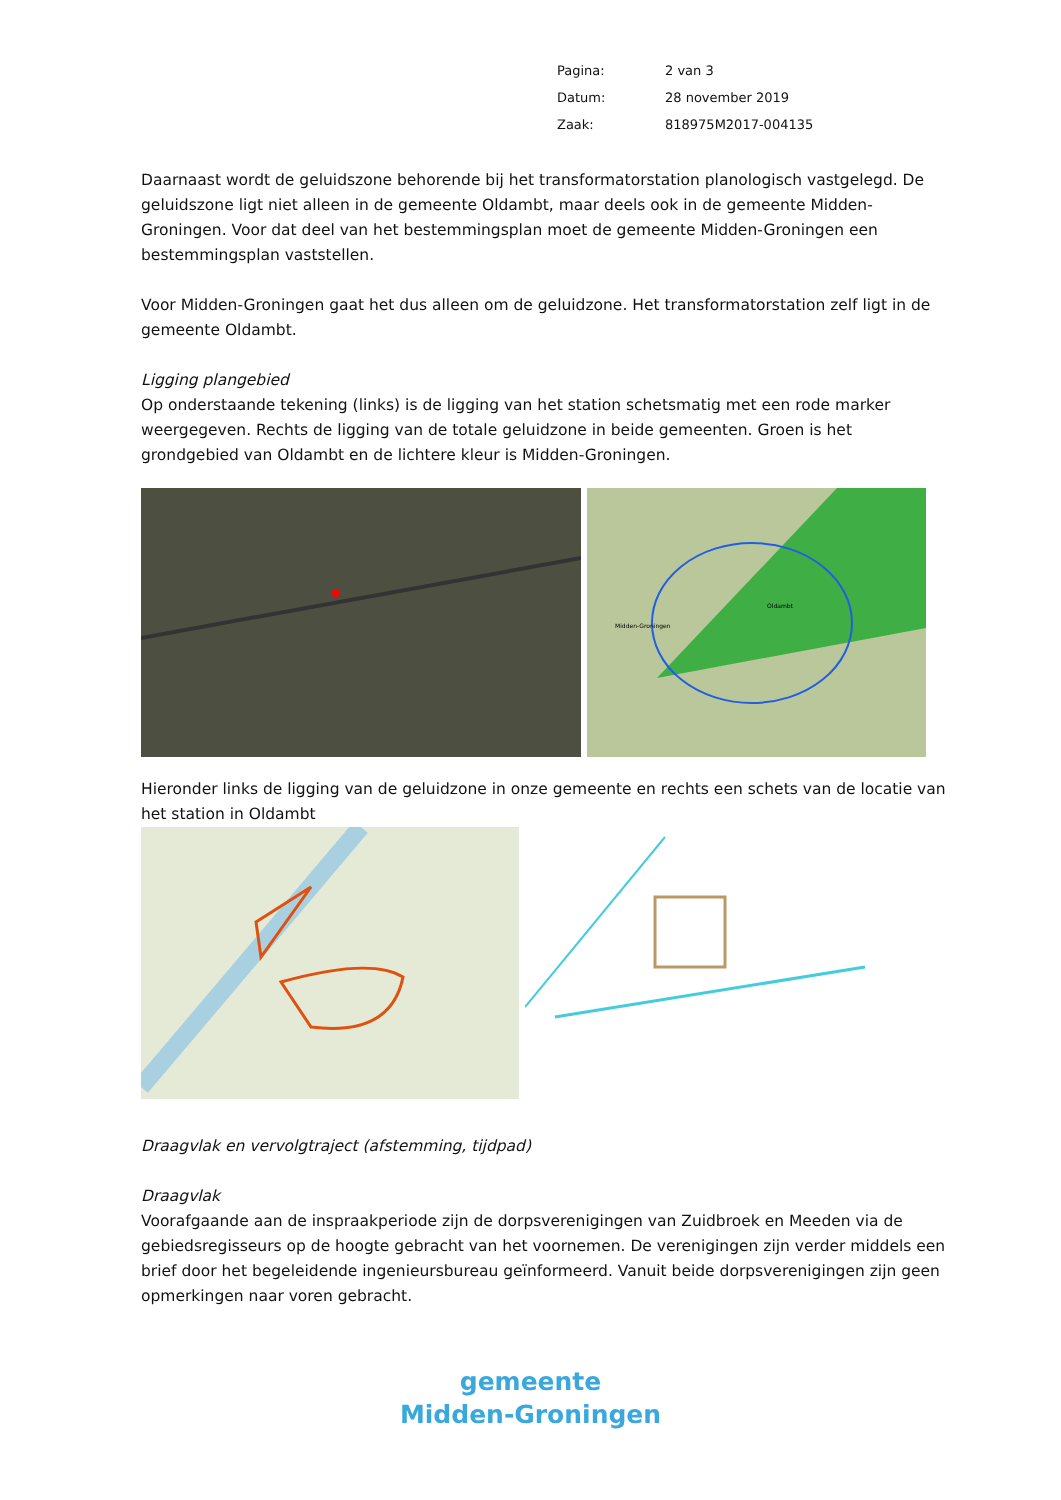| Pagina: | 2 van 3 |
| Datum: | 28 november 2019 |
| Zaak: | 818975M2017-004135 |
Daarnaast wordt de geluidszone behorende bij het transformatorstation planologisch vastgelegd. De geluidszone ligt niet alleen in de gemeente Oldambt, maar deels ook in de gemeente Midden-Groningen. Voor dat deel van het bestemmingsplan moet de gemeente Midden-Groningen een bestemmingsplan vaststellen.
Voor Midden-Groningen gaat het dus alleen om de geluidzone. Het transformatorstation zelf ligt in de gemeente Oldambt.
Ligging plangebied
Op onderstaande tekening (links) is de ligging van het station schetsmatig met een rode marker weergegeven. Rechts de ligging van de totale geluidzone in beide gemeenten. Groen is het grondgebied van Oldambt en de lichtere kleur is Midden-Groningen.
Oldambt
Midden-Groningen
Hieronder links de ligging van de geluidzone in onze gemeente en rechts een schets van de locatie van het station in Oldambt
Draagvlak en vervolgtraject (afstemming, tijdpad)
Draagvlak
Voorafgaande aan de inspraakperiode zijn de dorpsverenigingen van Zuidbroek en Meeden via de gebiedsregisseurs op de hoogte gebracht van het voornemen. De verenigingen zijn verder middels een brief door het begeleidende ingenieursbureau geïnformeerd. Vanuit beide dorpsverenigingen zijn geen opmerkingen naar voren gebracht.
gemeente
Midden-Groningen